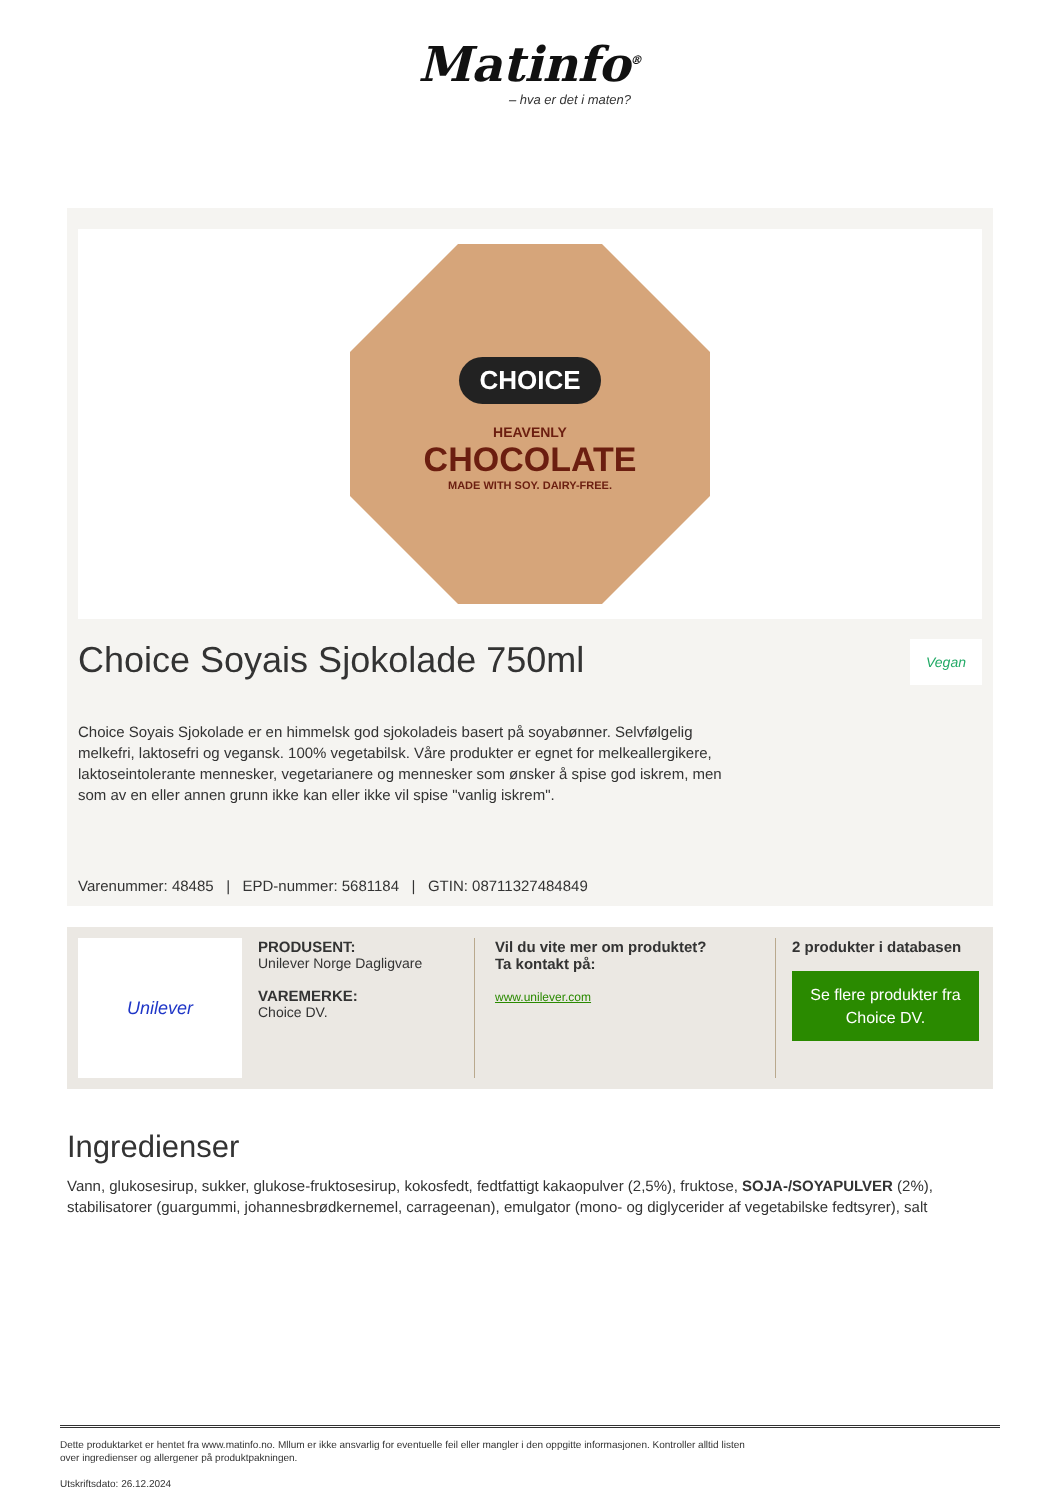Matinfo<sup>®</sup>
– hva er det i maten?
CHOICE
HEAVENLY
CHOCOLATE
MADE WITH SOY. DAIRY-FREE.
Choice Soyais Sjokolade 750ml Vegan
Choice Soyais Sjokolade er en himmelsk god sjokoladeis basert på soyabønner. Selvfølgelig melkefri, laktosefri og vegansk. 100% vegetabilsk. Våre produkter er egnet for melkeallergikere, laktoseintolerante mennesker, vegetarianere og mennesker som ønsker å spise god iskrem, men som av en eller annen grunn ikke kan eller ikke vil spise "vanlig iskrem".
Varenummer: 48485 | EPD-nummer: 5681184 | GTIN: 08711327484849
Unilever
PRODUSENT:
Unilever Norge Dagligvare
VAREMERKE:
Choice DV.
Vil du vite mer om produktet?
Ta kontakt på:
www.unilever.com
2 produkter i databasen
Se flere produkter fra Choice DV.
Ingredienser
Vann, glukosesirup, sukker, glukose-fruktosesirup, kokosfedt, fedtfattigt kakaopulver (2,5%), fruktose, SOJA-/SOYAPULVER (2%), stabilisatorer (guargummi, johannesbrødkernemel, carrageenan), emulgator (mono- og diglycerider af vegetabilske fedtsyrer), salt
Dette produktarket er hentet fra www.matinfo.no. Mllum er ikke ansvarlig for eventuelle feil eller mangler i den oppgitte informasjonen. Kontroller alltid listen
over ingredienser og allergener på produktpakningen.
Utskriftsdato: 26.12.2024